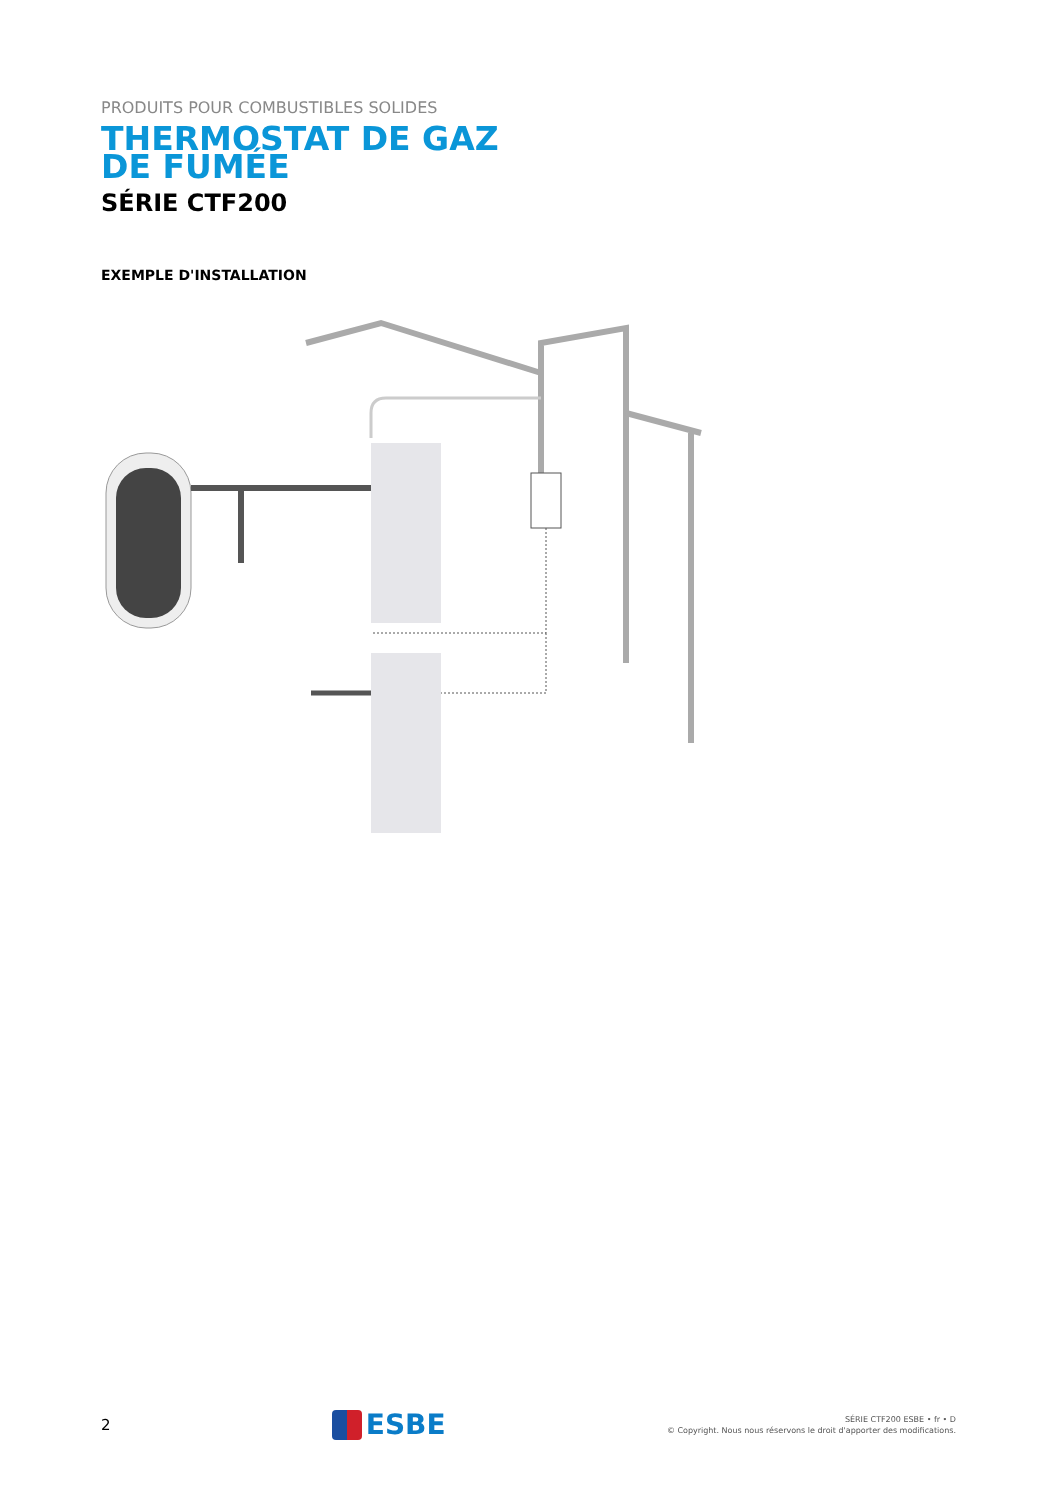PRODUITS POUR COMBUSTIBLES SOLIDES
THERMOSTAT DE GAZ
DE FUMÉE
SÉRIE CTF200
EXEMPLE D'INSTALLATION
2
ESBE
SÉRIE CTF200 ESBE • fr • D
© Copyright. Nous nous réservons le droit d'apporter des modifications.